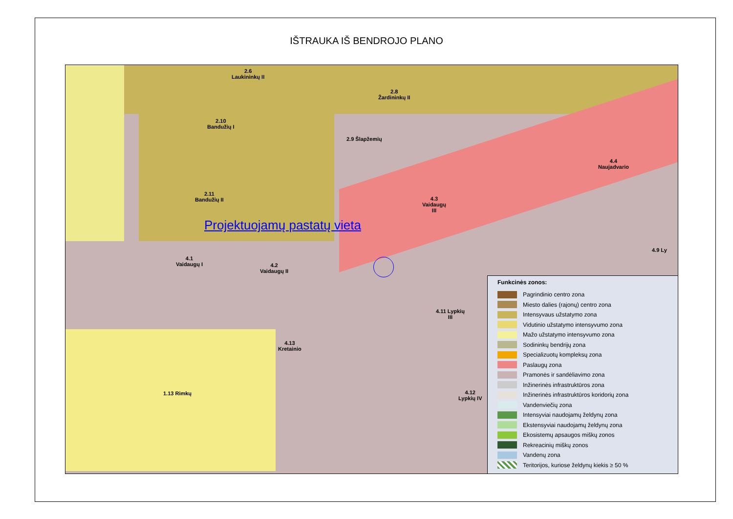IŠTRAUKA IŠ BENDROJO PLANO
2.6
Laukininkų II
2.8
Žardininkų II
2.10
Bandužių I
2.9 Šlapžemių
4.4
Naujadvario
2.11
Bandužių II
4.3
Vaidaugų
III
4.9 Ly
4.1
Vaidaugų I
4.2
Vaidaugų II
4.11 Lypkių
III
4.13
Kretainio
1.13 Rimkų
4.12
Lypkių IV
Projektuojamų pastatų vieta
Funkcinės zonos:
Pagrindinio centro zona
Miesto dalies (rajonų) centro zona
Intensyvaus užstatymo zona
Vidutinio užstatymo intensyvumo zona
Mažo užstatymo intensyvumo zona
Sodininkų bendrijų zona
Specializuotų kompleksų zona
Paslaugų zona
Pramonės ir sandėliavimo zona
Inžinerinės infrastruktūros zona
Inžinerinės infrastruktūros koridorių zona
Vandenviečių zona
Intensyviai naudojamų želdynų zona
Ekstensyviai naudojamų želdynų zona
Ekosistemų apsaugos miškų zonos
Rekreacinių miškų zonos
Vandenų zona
Teritorijos, kuriose želdynų kiekis ≥ 50 %